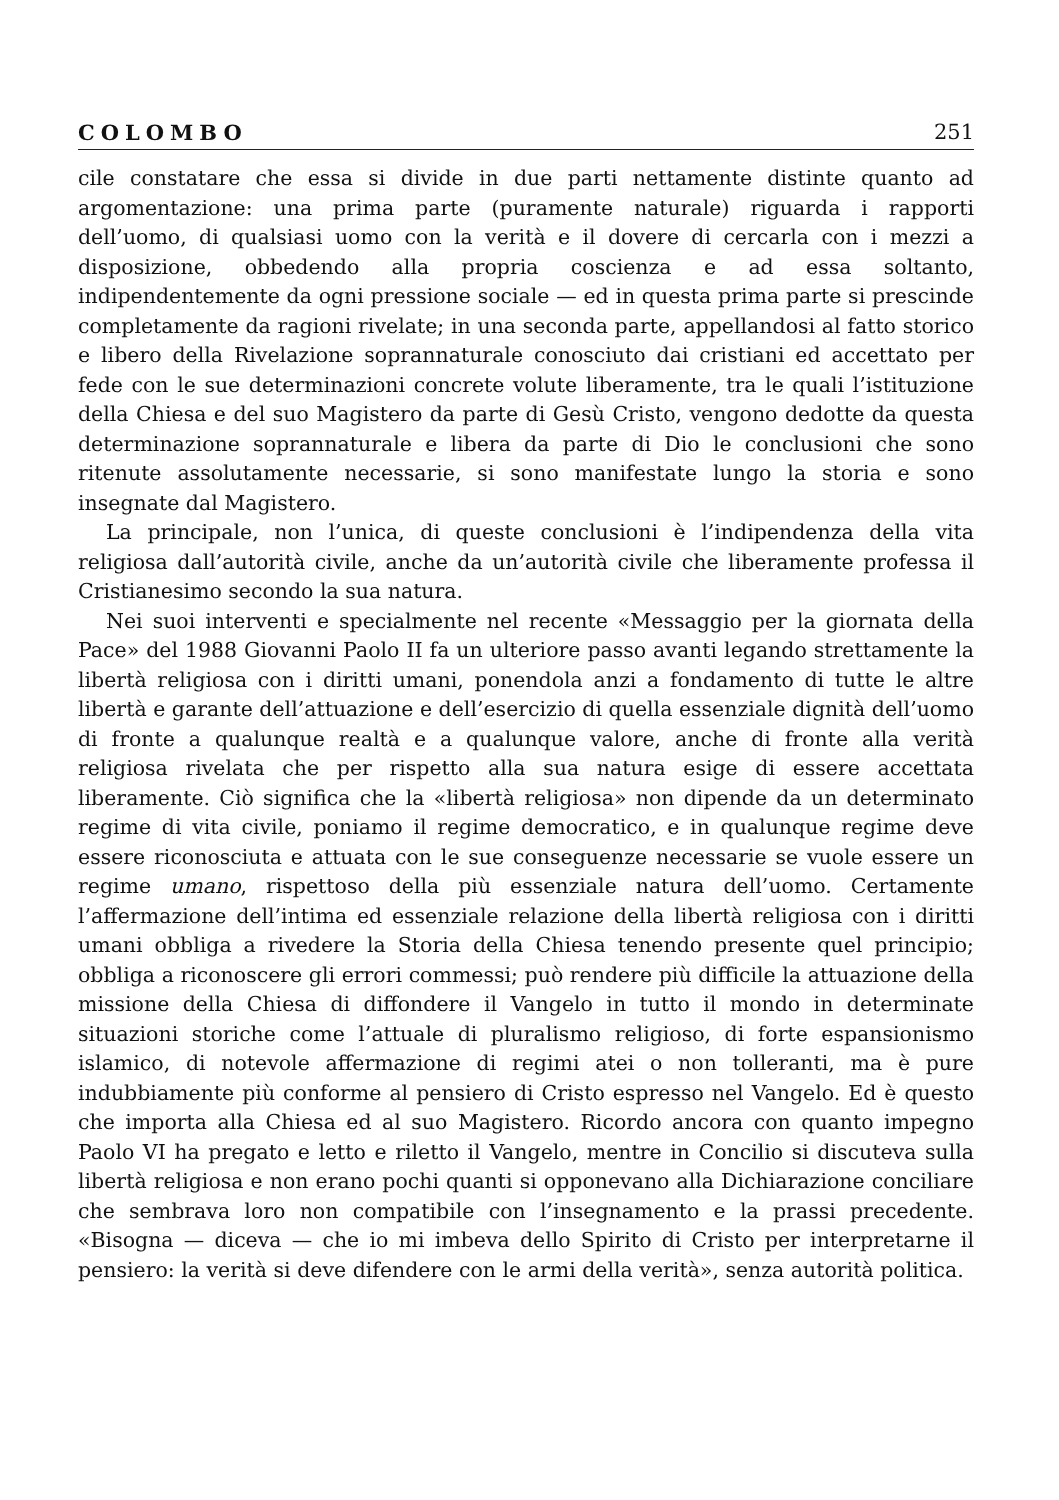COLOMBO 251
cile constatare che essa si divide in due parti nettamente distinte quanto ad argomentazione: una prima parte (puramente naturale) riguarda i rapporti dell’uomo, di qualsiasi uomo con la verità e il dovere di cercarla con i mezzi a disposizione, obbedendo alla propria coscienza e ad essa soltanto, indipendentemente da ogni pressione sociale — ed in questa prima parte si prescinde completamente da ragioni rivelate; in una seconda parte, appellandosi al fatto storico e libero della Rivelazione soprannaturale conosciuto dai cristiani ed accettato per fede con le sue determinazioni concrete volute liberamente, tra le quali l’istituzione della Chiesa e del suo Magistero da parte di Gesù Cristo, vengono dedotte da questa determinazione soprannaturale e libera da parte di Dio le conclusioni che sono ritenute assolutamente necessarie, si sono manifestate lungo la storia e sono insegnate dal Magistero.
La principale, non l’unica, di queste conclusioni è l’indipendenza della vita religiosa dall’autorità civile, anche da un’autorità civile che liberamente professa il Cristianesimo secondo la sua natura.
Nei suoi interventi e specialmente nel recente «Messaggio per la giornata della Pace» del 1988 Giovanni Paolo II fa un ulteriore passo avanti legando strettamente la libertà religiosa con i diritti umani, ponendola anzi a fondamento di tutte le altre libertà e garante dell’attuazione e dell’esercizio di quella essenziale dignità dell’uomo di fronte a qualunque realtà e a qualunque valore, anche di fronte alla verità religiosa rivelata che per rispetto alla sua natura esige di essere accettata liberamente. Ciò significa che la «libertà religiosa» non dipende da un determinato regime di vita civile, poniamo il regime democratico, e in qualunque regime deve essere riconosciuta e attuata con le sue conseguenze necessarie se vuole essere un regime umano, rispettoso della più essenziale natura dell’uomo. Certamente l’affermazione dell’intima ed essenziale relazione della libertà religiosa con i diritti umani obbliga a rivedere la Storia della Chiesa tenendo presente quel principio; obbliga a riconoscere gli errori commessi; può rendere più difficile la attuazione della missione della Chiesa di diffondere il Vangelo in tutto il mondo in determinate situazioni storiche come l’attuale di pluralismo religioso, di forte espansionismo islamico, di notevole affermazione di regimi atei o non tolleranti, ma è pure indubbiamente più conforme al pensiero di Cristo espresso nel Vangelo. Ed è questo che importa alla Chiesa ed al suo Magistero. Ricordo ancora con quanto impegno Paolo VI ha pregato e letto e riletto il Vangelo, mentre in Concilio si discuteva sulla libertà religiosa e non erano pochi quanti si opponevano alla Dichiarazione conciliare che sembrava loro non compatibile con l’insegnamento e la prassi precedente. «Bisogna — diceva — che io mi imbeva dello Spirito di Cristo per interpretarne il pensiero: la verità si deve difendere con le armi della verità», senza autorità politica.